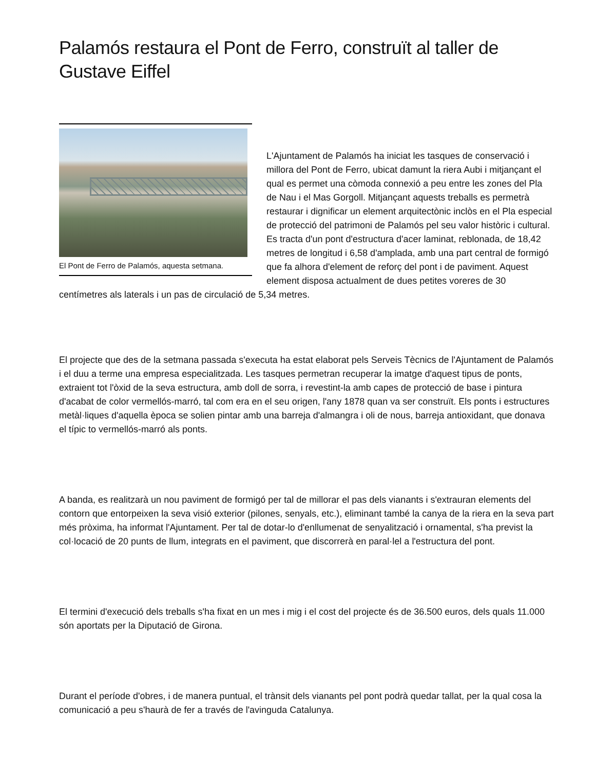Palamós restaura el Pont de Ferro, construït al taller de Gustave Eiffel
El Pont de Ferro de Palamós, aquesta setmana.
L'Ajuntament de Palamós ha iniciat les tasques de conservació i millora del Pont de Ferro, ubicat damunt la riera Aubi i mitjançant el qual es permet una còmoda connexió a peu entre les zones del Pla de Nau i el Mas Gorgoll. Mitjançant aquests treballs es permetrà restaurar i dignificar un element arquitectònic inclòs en el Pla especial de protecció del patrimoni de Palamós pel seu valor històric i cultural. Es tracta d'un pont d'estructura d'acer laminat, reblonada, de 18,42 metres de longitud i 6,58 d'amplada, amb una part central de formigó que fa alhora d'element de reforç del pont i de paviment. Aquest element disposa actualment de dues petites voreres de 30 centímetres als laterals i un pas de circulació de 5,34 metres.
El projecte que des de la setmana passada s'executa ha estat elaborat pels Serveis Tècnics de l'Ajuntament de Palamós i el duu a terme una empresa especialitzada. Les tasques permetran recuperar la imatge d'aquest tipus de ponts, extraient tot l'òxid de la seva estructura, amb doll de sorra, i revestint-la amb capes de protecció de base i pintura d'acabat de color vermellós-marró, tal com era en el seu origen, l'any 1878 quan va ser construït. Els ponts i estructures metàl·liques d'aquella època se solien pintar amb una barreja d'almangra i oli de nous, barreja antioxidant, que donava el típic to vermellós-marró als ponts.
A banda, es realitzarà un nou paviment de formigó per tal de millorar el pas dels vianants i s'extrauran elements del contorn que entorpeixen la seva visió exterior (pilones, senyals, etc.), eliminant també la canya de la riera en la seva part més pròxima, ha informat l'Ajuntament. Per tal de dotar-lo d'enllumenat de senyalització i ornamental, s'ha previst la col·locació de 20 punts de llum, integrats en el paviment, que discorrerà en paral·lel a l'estructura del pont.
El termini d'execució dels treballs s'ha fixat en un mes i mig i el cost del projecte és de 36.500 euros, dels quals 11.000 són aportats per la Diputació de Girona.
Durant el període d'obres, i de manera puntual, el trànsit dels vianants pel pont podrà quedar tallat, per la qual cosa la comunicació a peu s'haurà de fer a través de l'avinguda Catalunya.